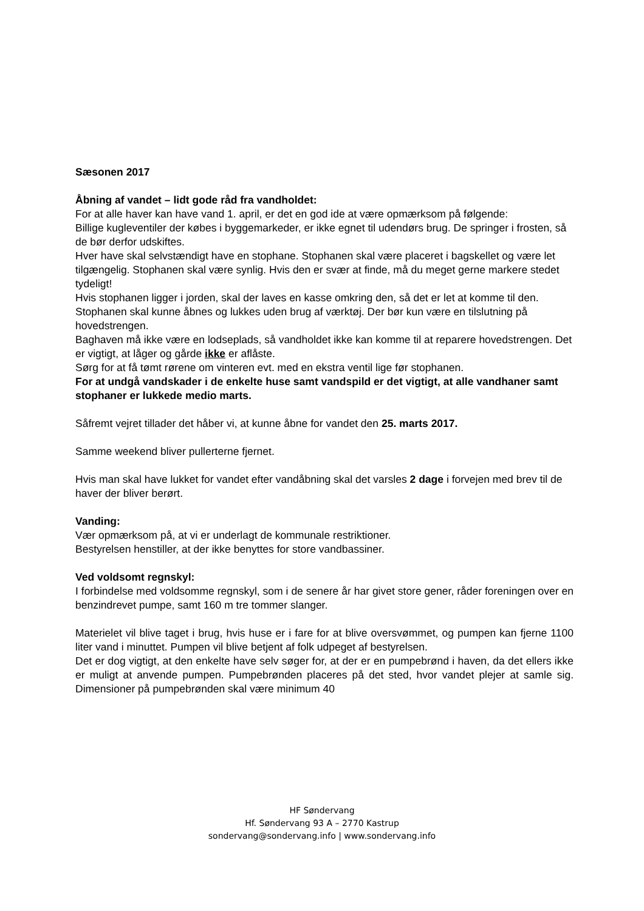Sæsonen 2017
Åbning af vandet – lidt gode råd fra vandholdet:
For at alle haver kan have vand 1. april, er det en god ide at være opmærksom på følgende:
Billige kugleventiler der købes i byggemarkeder, er ikke egnet til udendørs brug. De springer i frosten, så de bør derfor udskiftes.
Hver have skal selvstændigt have en stophane. Stophanen skal være placeret i bagskellet og være let tilgængelig. Stophanen skal være synlig. Hvis den er svær at finde, må du meget gerne markere stedet tydeligt!
Hvis stophanen ligger i jorden, skal der laves en kasse omkring den, så det er let at komme til den.
Stophanen skal kunne åbnes og lukkes uden brug af værktøj. Der bør kun være en tilslutning på hovedstrengen.
Baghaven må ikke være en lodseplads, så vandholdet ikke kan komme til at reparere hovedstrengen. Det er vigtigt, at låger og gårde ikke er aflåste.
Sørg for at få tømt rørene om vinteren evt. med en ekstra ventil lige før stophanen.
For at undgå vandskader i de enkelte huse samt vandspild er det vigtigt, at alle vandhaner samt stophaner er lukkede medio marts.
Såfremt vejret tillader det håber vi, at kunne åbne for vandet den 25. marts 2017.
Samme weekend bliver pullerterne fjernet.
Hvis man skal have lukket for vandet efter vandåbning skal det varsles 2 dage i forvejen med brev til de haver der bliver berørt.
Vanding:
Vær opmærksom på, at vi er underlagt de kommunale restriktioner.
Bestyrelsen henstiller, at der ikke benyttes for store vandbassiner.
Ved voldsomt regnskyl:
I forbindelse med voldsomme regnskyl, som i de senere år har givet store gener, råder foreningen over en benzindrevet pumpe, samt 160 m tre tommer slanger.
Materielet vil blive taget i brug, hvis huse er i fare for at blive oversvømmet, og pumpen kan fjerne 1100 liter vand i minuttet. Pumpen vil blive betjent af folk udpeget af bestyrelsen.
Det er dog vigtigt, at den enkelte have selv søger for, at der er en pumpebrønd i haven, da det ellers ikke er muligt at anvende pumpen. Pumpebrønden placeres på det sted, hvor vandet plejer at samle sig. Dimensioner på pumpebrønden skal være minimum 40
HF Søndervang
Hf. Søndervang 93 A – 2770 Kastrup
sondervang@sondervang.info | www.sondervang.info